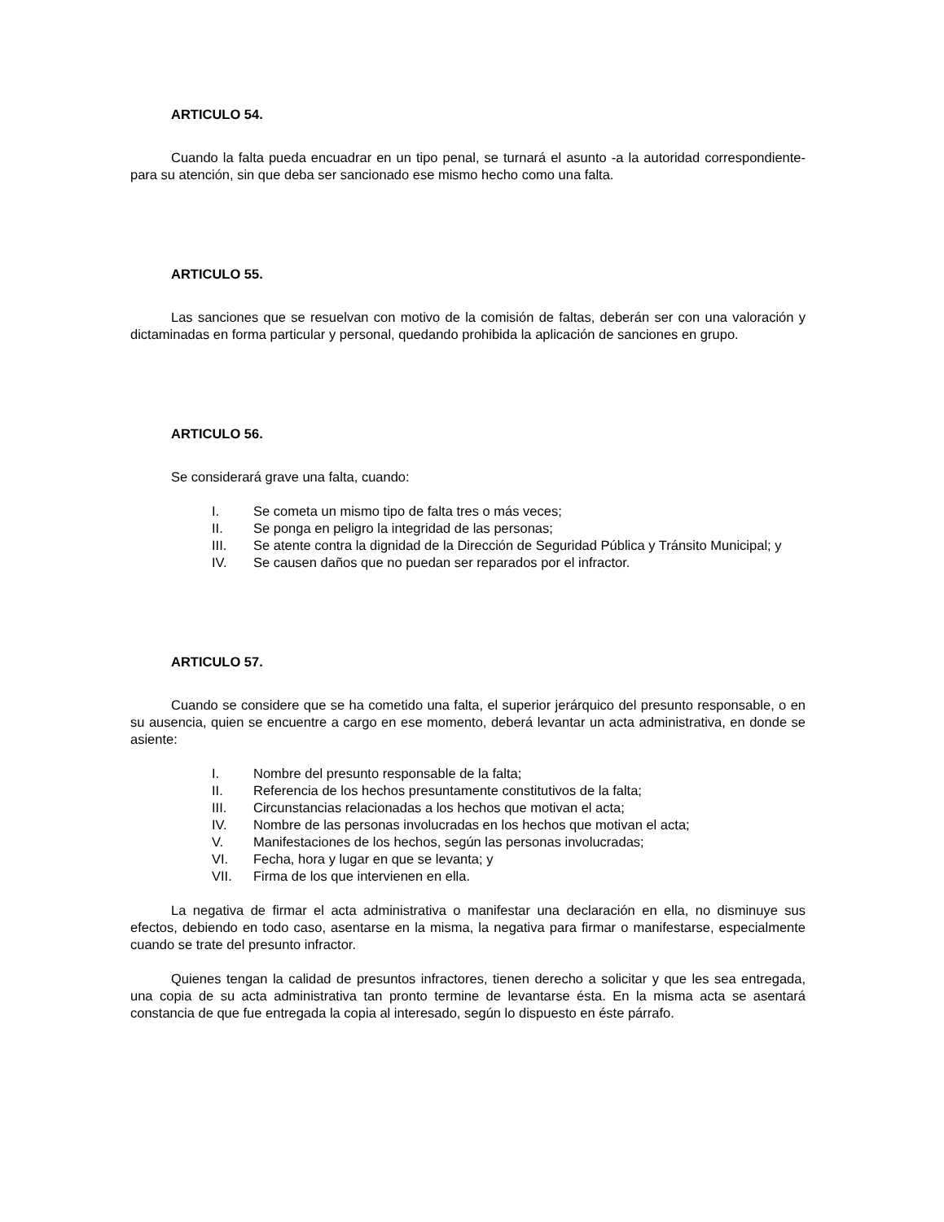ARTICULO 54.
Cuando la falta pueda encuadrar en un tipo penal, se turnará el asunto -a la autoridad correspondiente- para su atención, sin que deba ser sancionado ese mismo hecho como una falta.
ARTICULO 55.
Las sanciones que se resuelvan con motivo de la comisión de faltas, deberán ser con una valoración y dictaminadas en forma particular y personal, quedando prohibida la aplicación de sanciones en grupo.
ARTICULO 56.
Se considerará grave una falta, cuando:
I. Se cometa un mismo tipo de falta tres o más veces;
II. Se ponga en peligro la integridad de las personas;
III. Se atente contra la dignidad de la Dirección de Seguridad Pública y Tránsito Municipal; y
IV. Se causen daños que no puedan ser reparados por el infractor.
ARTICULO 57.
Cuando se considere que se ha cometido una falta, el superior jerárquico del presunto responsable, o en su ausencia, quien se encuentre a cargo en ese momento, deberá levantar un acta administrativa, en donde se asiente:
I. Nombre del presunto responsable de la falta;
II. Referencia de los hechos presuntamente constitutivos de la falta;
III. Circunstancias relacionadas a los hechos que motivan el acta;
IV. Nombre de las personas involucradas en los hechos que motivan el acta;
V. Manifestaciones de los hechos, según las personas involucradas;
VI. Fecha, hora y lugar en que se levanta; y
VII. Firma de los que intervienen en ella.
La negativa de firmar el acta administrativa o manifestar una declaración en ella, no disminuye sus efectos, debiendo en todo caso, asentarse en la misma, la negativa para firmar o manifestarse, especialmente cuando se trate del presunto infractor.
Quienes tengan la calidad de presuntos infractores, tienen derecho a solicitar y que les sea entregada, una copia de su acta administrativa tan pronto termine de levantarse ésta. En la misma acta se asentará constancia de que fue entregada la copia al interesado, según lo dispuesto en éste párrafo.